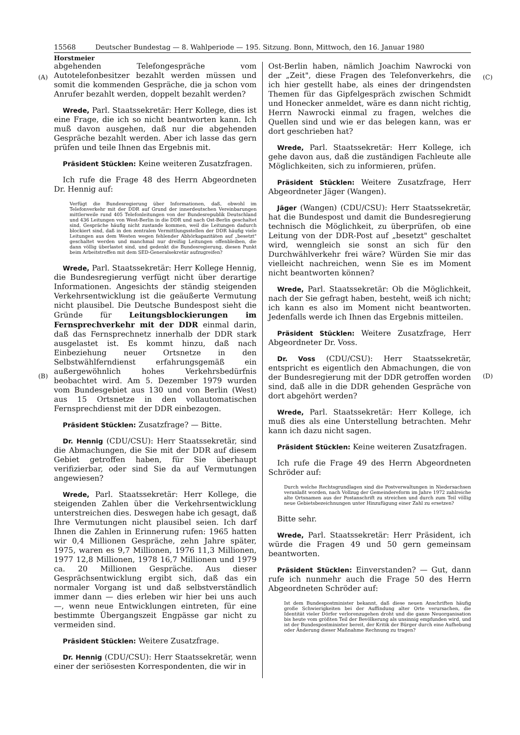15568 Deutscher Bundestag — 8. Wahlperiode — 195. Sitzung. Bonn, Mittwoch, den 16. Januar 1980
Horstmeier
(A) (C)
(B) (D)
abgehenden Telefongespräche vom Autotelefonbesitzer bezahlt werden müssen und somit die kommenden Gespräche, die ja schon vom Anrufer bezahlt werden, doppelt bezahlt werden?
Wrede, Parl. Staatssekretär: Herr Kollege, dies ist eine Frage, die ich so nicht beantworten kann. Ich muß davon ausgehen, daß nur die abgehenden Gespräche bezahlt werden. Aber ich lasse das gern prüfen und teile Ihnen das Ergebnis mit.
Präsident Stücklen: Keine weiteren Zusatzfragen.
Ich rufe die Frage 48 des Herrn Abgeordneten Dr. Hennig auf:
Verfügt die Bundesregierung über Informationen, daß, obwohl im Telefonverkehr mit der DDR auf Grund der innerdeutschen Vereinbarungen mittlerweile rund 405 Telefonleitungen von der Bundesrepublik Deutschland und 436 Leitungen von West-Berlin in die DDR und nach Ost-Berlin geschaltet sind, Gespräche häufig nicht zustande kommen, weil die Leitungen dadurch blockiert sind, daß in den zentralen Vermittlungsstellen der DDR häufig viele Leitungen aus dem Westen wegen fehlender Abhörkapazitäten auf „besetzt" geschaltet werden und manchmal nur dreißig Leitungen offenbleiben, die dann völlig überlastet sind, und gedenkt die Bundesregierung, diesen Punkt beim Arbeitstreffen mit dem SED-Generalsekretär aufzugreifen?
Wrede, Parl. Staatssekretär: Herr Kollege Hennig, die Bundesregierung verfügt nicht über derartige Informationen. Angesichts der ständig steigenden Verkehrsentwicklung ist die geäußerte Vermutung nicht plausibel. Die Deutsche Bundespost sieht die Gründe für Leitungsblockierungen im Fernsprechverkehr mit der DDR einmal darin, daß das Fernsprechnetz innerhalb der DDR stark ausgelastet ist. Es kommt hinzu, daß nach Einbeziehung neuer Ortsnetze in den Selbstwählferndienst erfahrungsgemäß ein außergewöhnlich hohes Verkehrsbedürfnis beobachtet wird. Am 5. Dezember 1979 wurden vom Bundesgebiet aus 130 und von Berlin (West) aus 15 Ortsnetze in den vollautomatischen Fernsprechdienst mit der DDR einbezogen.
Präsident Stücklen: Zusatzfrage? — Bitte.
Dr. Hennig (CDU/CSU): Herr Staatssekretär, sind die Abmachungen, die Sie mit der DDR auf diesem Gebiet getroffen haben, für Sie überhaupt verifizierbar, oder sind Sie da auf Vermutungen angewiesen?
Wrede, Parl. Staatssekretär: Herr Kollege, die steigenden Zahlen über die Verkehrsentwicklung unterstreichen dies. Deswegen habe ich gesagt, daß Ihre Vermutungen nicht plausibel seien. Ich darf Ihnen die Zahlen in Erinnerung rufen: 1965 hatten wir 0,4 Millionen Gespräche, zehn Jahre später, 1975, waren es 9,7 Millionen, 1976 11,3 Millionen, 1977 12,8 Millionen, 1978 16,7 Millionen und 1979 ca. 20 Millionen Gespräche. Aus dieser Gesprächsentwicklung ergibt sich, daß das ein normaler Vorgang ist und daß selbstverständlich immer dann — dies erleben wir hier bei uns auch —, wenn neue Entwicklungen eintreten, für eine bestimmte Übergangszeit Engpässe gar nicht zu vermeiden sind.
Präsident Stücklen: Weitere Zusatzfrage.
Dr. Hennig (CDU/CSU): Herr Staatssekretär, wenn einer der seriösesten Korrespondenten, die wir in
Ost-Berlin haben, nämlich Joachim Nawrocki von der „Zeit", diese Fragen des Telefonverkehrs, die ich hier gestellt habe, als eines der dringendsten Themen für das Gipfelgespräch zwischen Schmidt und Honecker anmeldet, wäre es dann nicht richtig, Herrn Nawrocki einmal zu fragen, welches die Quellen sind und wie er das belegen kann, was er dort geschrieben hat?
Wrede, Parl. Staatssekretär: Herr Kollege, ich gehe davon aus, daß die zuständigen Fachleute alle Möglichkeiten, sich zu informieren, prüfen.
Präsident Stücklen: Weitere Zusatzfrage, Herr Abgeordneter Jäger (Wangen).
Jäger (Wangen) (CDU/CSU): Herr Staatssekretär, hat die Bundespost und damit die Bundesregierung technisch die Möglichkeit, zu überprüfen, ob eine Leitung von der DDR-Post auf „besetzt" geschaltet wird, wenngleich sie sonst an sich für den Durchwählverkehr frei wäre? Würden Sie mir das vielleicht nachreichen, wenn Sie es im Moment nicht beantworten können?
Wrede, Parl. Staatssekretär: Ob die Möglichkeit, nach der Sie gefragt haben, besteht, weiß ich nicht; ich kann es also im Moment nicht beantworten. Jedenfalls werde ich Ihnen das Ergebnis mitteilen.
Präsident Stücklen: Weitere Zusatzfrage, Herr Abgeordneter Dr. Voss.
Dr. Voss (CDU/CSU): Herr Staatssekretär, entspricht es eigentlich den Abmachungen, die von der Bundesregierung mit der DDR getroffen worden sind, daß alle in die DDR gehenden Gespräche von dort abgehört werden?
Wrede, Parl. Staatssekretär: Herr Kollege, ich muß dies als eine Unterstellung betrachten. Mehr kann ich dazu nicht sagen.
Präsident Stücklen: Keine weiteren Zusatzfragen.
Ich rufe die Frage 49 des Herrn Abgeordneten Schröder auf:
Durch welche Rechtsgrundlagen sind die Postverwaltungen in Niedersachsen veranlaßt worden, nach Vollzug der Gemeindereform im Jahre 1972 zahlreiche alte Ortsnamen aus der Postanschrift zu streichen und durch zum Teil völlig neue Gebietsbezeichnungen unter Hinzufügung einer Zahl zu ersetzen?
Bitte sehr.
Wrede, Parl. Staatssekretär: Herr Präsident, ich würde die Fragen 49 und 50 gern gemeinsam beantworten.
Präsident Stücklen: Einverstanden? — Gut, dann rufe ich nunmehr auch die Frage 50 des Herrn Abgeordneten Schröder auf:
Ist dem Bundespostminister bekannt, daß diese neuen Anschriften häufig große Schwierigkeiten bei der Auffindung alter Orte verursachen, die Identität vieler Dörfer verlorenzugehen droht und die ganze Neuorganisation bis heute vom größten Teil der Bevölkerung als unsinnig empfunden wird, und ist der Bundespostminister bereit, der Kritik der Bürger durch eine Aufhebung oder Änderung dieser Maßnahme Rechnung zu tragen?